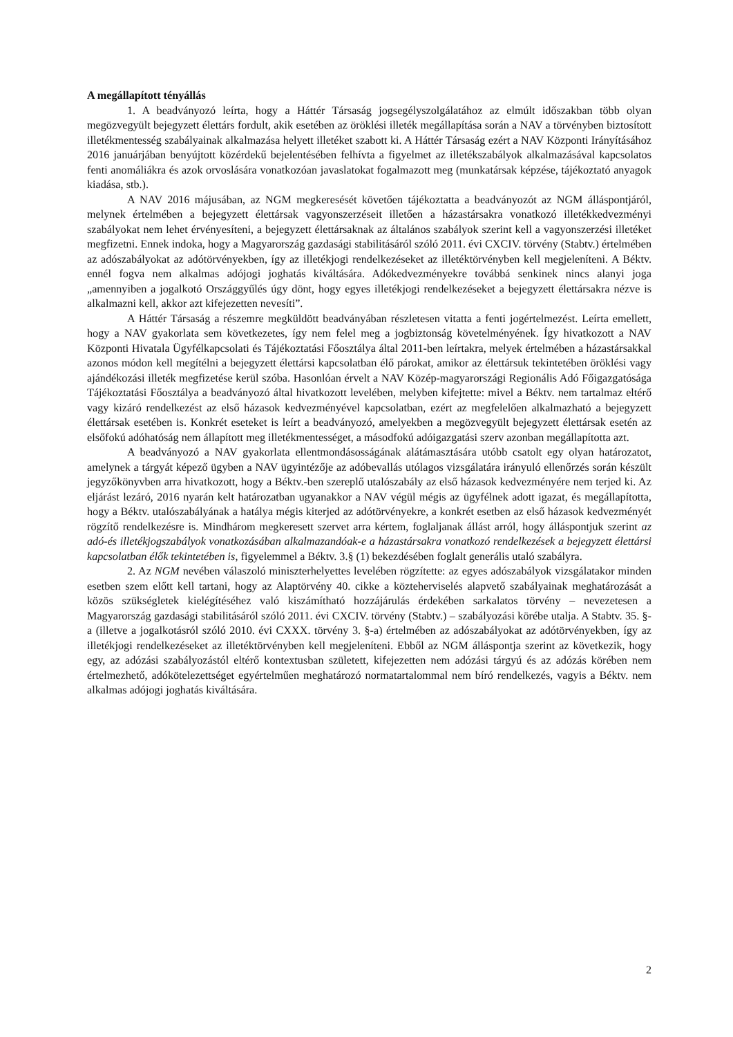A megállapított tényállás
1. A beadványozó leírta, hogy a Háttér Társaság jogsegélyszolgálatához az elmúlt időszakban több olyan megözvegyült bejegyzett élettárs fordult, akik esetében az öröklési illeték megállapítása során a NAV a törvényben biztosított illetékmentesség szabályainak alkalmazása helyett illetéket szabott ki. A Háttér Társaság ezért a NAV Központi Irányításához 2016 januárjában benyújtott közérdekű bejelentésében felhívta a figyelmet az illetékszabályok alkalmazásával kapcsolatos fenti anomáliákra és azok orvoslására vonatkozóan javaslatokat fogalmazott meg (munkatársak képzése, tájékoztató anyagok kiadása, stb.).
A NAV 2016 májusában, az NGM megkeresését követően tájékoztatta a beadványozót az NGM álláspontjáról, melynek értelmében a bejegyzett élettársak vagyonszerzéseit illetően a házastársakra vonatkozó illetékkedvezményi szabályokat nem lehet érvényesíteni, a bejegyzett élettársaknak az általános szabályok szerint kell a vagyonszerzési illetéket megfizetni. Ennek indoka, hogy a Magyarország gazdasági stabilitásáról szóló 2011. évi CXCIV. törvény (Stabtv.) értelmében az adószabályokat az adótörvényekben, így az illetékjogi rendelkezéseket az illetéktörvényben kell megjeleníteni. A Béktv. ennél fogva nem alkalmas adójogi joghatás kiváltására. Adókedvezményekre továbbá senkinek nincs alanyi joga „amennyiben a jogalkotó Országgyűlés úgy dönt, hogy egyes illetékjogi rendelkezéseket a bejegyzett élettársakra nézve is alkalmazni kell, akkor azt kifejezetten nevesíti”.
A Háttér Társaság a részemre megküldött beadványában részletesen vitatta a fenti jogértelmezést. Leírta emellett, hogy a NAV gyakorlata sem következetes, így nem felel meg a jogbiztonság követelményének. Így hivatkozott a NAV Központi Hivatala Ügyfélkapcsolati és Tájékoztatási Főosztálya által 2011-ben leírtakra, melyek értelmében a házastársakkal azonos módon kell megítélni a bejegyzett élettársi kapcsolatban élő párokat, amikor az élettársuk tekintetében öröklési vagy ajándékozási illeték megfizetése kerül szóba. Hasonlóan érvelt a NAV Közép-magyarországi Regionális Adó Főigazgatósága Tájékoztatási Főosztálya a beadványozó által hivatkozott levelében, melyben kifejtette: mivel a Béktv. nem tartalmaz eltérő vagy kizáró rendelkezést az első házasok kedvezményével kapcsolatban, ezért az megfelelően alkalmazható a bejegyzett élettársak esetében is. Konkrét eseteket is leírt a beadványozó, amelyekben a megözvegyült bejegyzett élettársak esetén az elsőfokú adóhatóság nem állapított meg illetékmentességet, a másodfokú adóigazgatási szerv azonban megállapította azt.
A beadványozó a NAV gyakorlata ellentmondásosságának alátámasztására utóbb csatolt egy olyan határozatot, amelynek a tárgyát képező ügyben a NAV ügyintézője az adóbevallás utólagos vizsgálatára irányuló ellenőrzés során készült jegyzőkönyvben arra hivatkozott, hogy a Béktv.-ben szereplő utalószabály az első házasok kedvezményére nem terjed ki. Az eljárást lezáró, 2016 nyarán kelt határozatban ugyanakkor a NAV végül mégis az ügyfélnek adott igazat, és megállapította, hogy a Béktv. utalószabályának a hatálya mégis kiterjed az adótörvényekre, a konkrét esetben az első házasok kedvezményét rögzítő rendelkezésre is. Mindhárom megkeresett szervet arra kértem, foglaljanak állást arról, hogy álláspontjuk szerint az adó-és illetékjogszabályok vonatkozásában alkalmazandóak-e a házastársakra vonatkozó rendelkezések a bejegyzett élettársi kapcsolatban élők tekintetében is, figyelemmel a Béktv. 3.§ (1) bekezdésében foglalt generális utaló szabályra.
2. Az NGM nevében válaszoló miniszterhelyettes levelében rögzítette: az egyes adószabályok vizsgálatakor minden esetben szem előtt kell tartani, hogy az Alaptörvény 40. cikke a közteherviselés alapvető szabályainak meghatározását a közös szükségletek kielégítéséhez való kiszámítható hozzájárulás érdekében sarkalatos törvény – nevezetesen a Magyarország gazdasági stabilitásáról szóló 2011. évi CXCIV. törvény (Stabtv.) – szabályozási körébe utalja. A Stabtv. 35. §-a (illetve a jogalkotásról szóló 2010. évi CXXX. törvény 3. §-a) értelmében az adószabályokat az adótörvényekben, így az illetékjogi rendelkezéseket az illetéktörvényben kell megjeleníteni. Ebből az NGM álláspontja szerint az következik, hogy egy, az adózási szabályozástól eltérő kontextusban született, kifejezetten nem adózási tárgyú és az adózás körében nem értelmezhető, adókötelezettséget egyértelműen meghatározó normatartalommal nem bíró rendelkezés, vagyis a Béktv. nem alkalmas adójogi joghatás kiváltására.
2